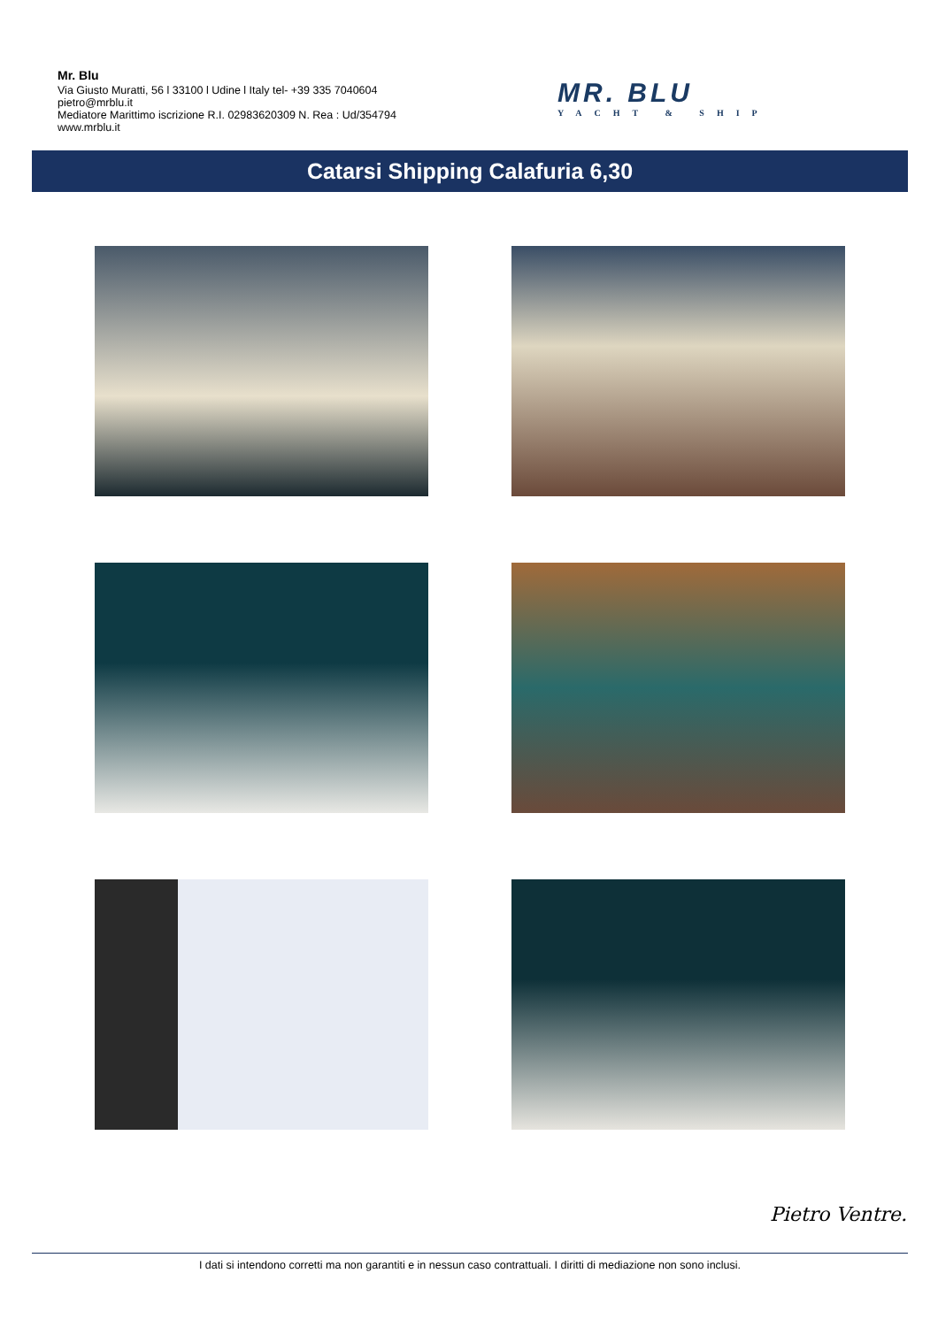Mr. Blu
Via Giusto Muratti, 56 l 33100 l Udine l Italy tel- +39 335 7040604
pietro@mrblu.it
Mediatore Marittimo iscrizione R.I. 02983620309 N. Rea : Ud/354794
www.mrblu.it
MR. BLU
YACHT & SHIP
Catarsi Shipping Calafuria 6,30
Pietro Ventre.
I dati si intendono corretti ma non garantiti e in nessun caso contrattuali. I diritti di mediazione non sono inclusi.